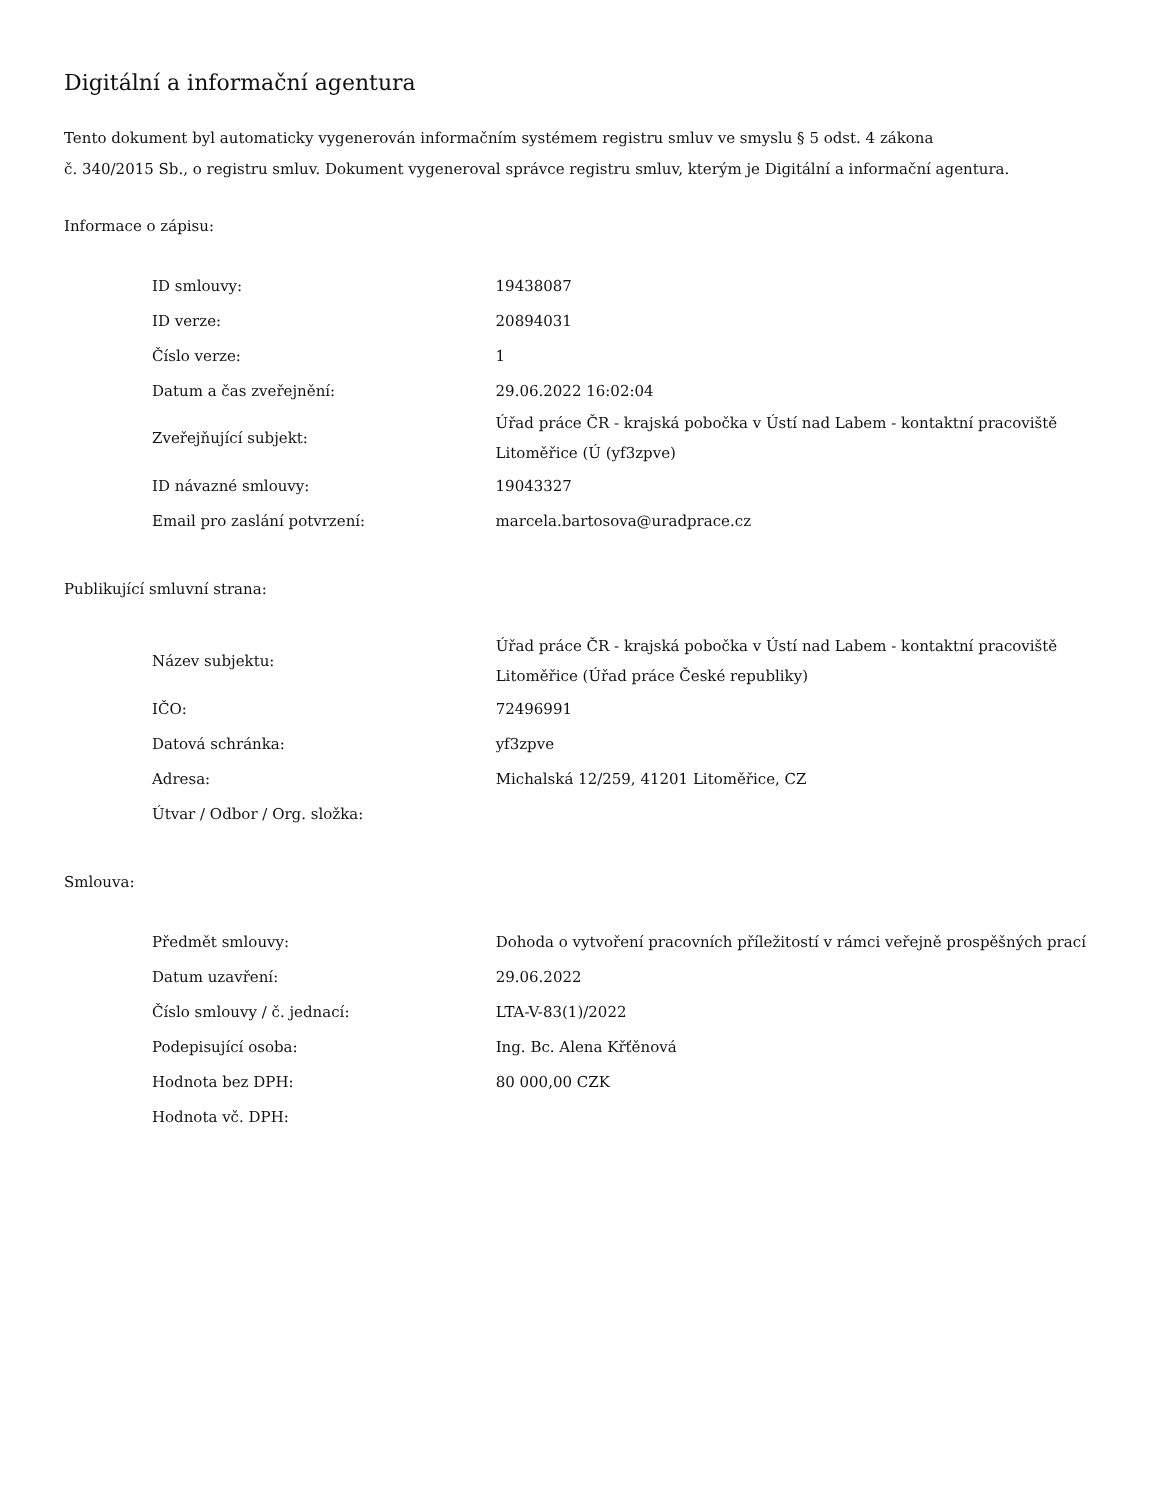Digitální a informační agentura
Tento dokument byl automaticky vygenerován informačním systémem registru smluv ve smyslu § 5 odst. 4 zákona
č. 340/2015 Sb., o registru smluv. Dokument vygeneroval správce registru smluv, kterým je Digitální a informační agentura.
Informace o zápisu:
| ID smlouvy: | 19438087 |
| ID verze: | 20894031 |
| Číslo verze: | 1 |
| Datum a čas zveřejnění: | 29.06.2022 16:02:04 |
| Zveřejňující subjekt: | Úřad práce ČR - krajská pobočka v Ústí nad Labem - kontaktní pracoviště Litoměřice (Ú (yf3zpve) |
| ID návazné smlouvy: | 19043327 |
| Email pro zaslání potvrzení: | marcela.bartosova@uradprace.cz |
Publikující smluvní strana:
| Název subjektu: | Úřad práce ČR - krajská pobočka v Ústí nad Labem - kontaktní pracoviště Litoměřice (Úřad práce České republiky) |
| IČO: | 72496991 |
| Datová schránka: | yf3zpve |
| Adresa: | Michalská 12/259, 41201 Litoměřice, CZ |
| Útvar / Odbor / Org. složka: | |
Smlouva:
| Předmět smlouvy: | Dohoda o vytvoření pracovních příležitostí v rámci veřejně prospěšných prací |
| Datum uzavření: | 29.06.2022 |
| Číslo smlouvy / č. jednací: | LTA-V-83(1)/2022 |
| Podepisující osoba: | Ing. Bc. Alena Křťěnová |
| Hodnota bez DPH: | 80 000,00 CZK |
| Hodnota vč. DPH: | |